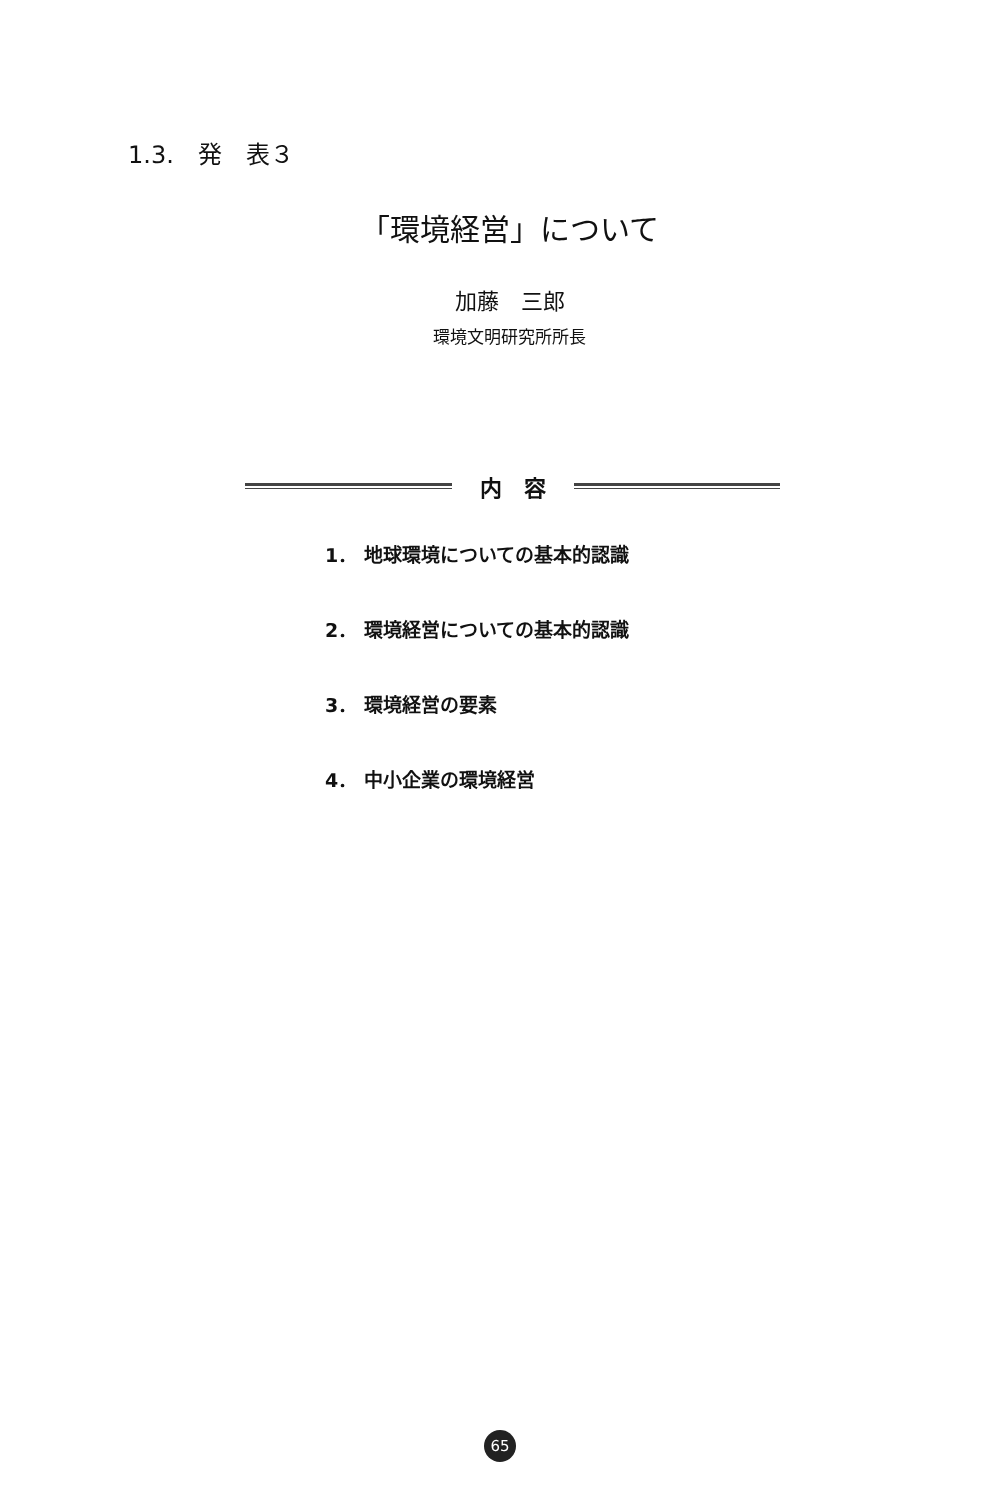1.3.　発　表３
「環境経営」について
加藤　三郎
環境文明研究所所長
内　容
1． 地球環境についての基本的認識
2． 環境経営についての基本的認識
3． 環境経営の要素
4． 中小企業の環境経営
65